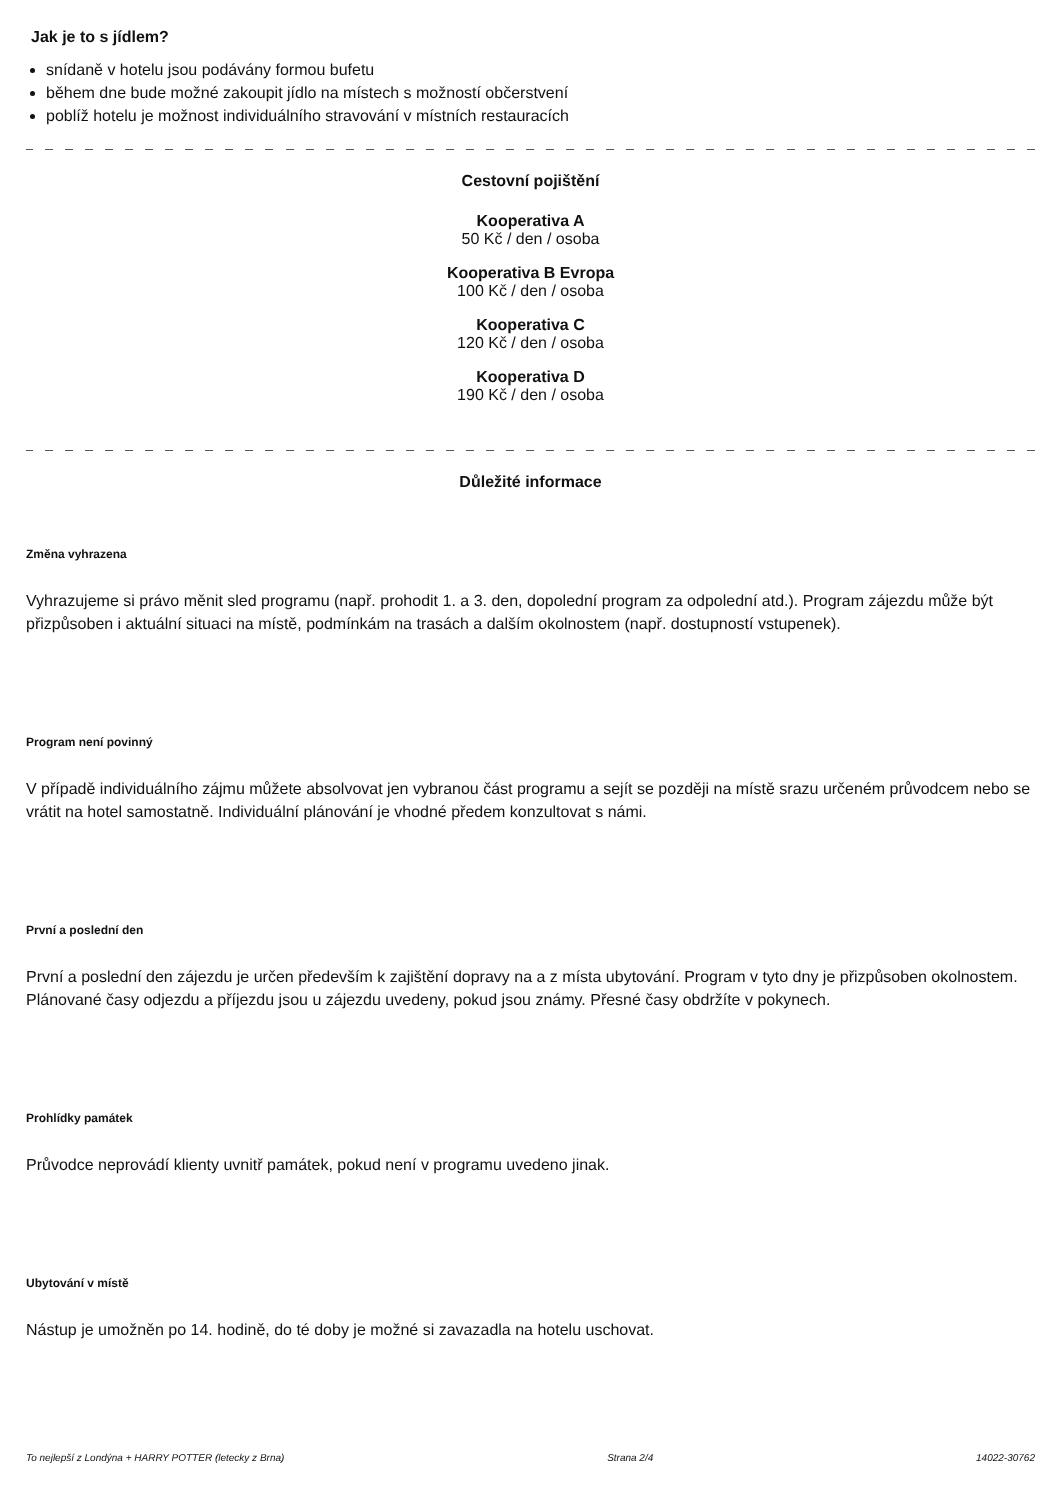Jak je to s jídlem?
snídaně v hotelu jsou podávány formou bufetu
během dne bude možné zakoupit jídlo na místech s možností občerstvení
poblíž hotelu je možnost individuálního stravování v místních restauracích
Cestovní pojištění
Kooperativa A
50 Kč / den / osoba
Kooperativa B Evropa
100 Kč / den / osoba
Kooperativa C
120 Kč / den / osoba
Kooperativa D
190 Kč / den / osoba
Důležité informace
Změna vyhrazena
Vyhrazujeme si právo měnit sled programu (např. prohodit 1. a 3. den, dopolední program za odpolední atd.). Program zájezdu může být přizpůsoben i aktuální situaci na místě, podmínkám na trasách a dalším okolnostem (např. dostupností vstupenek).
Program není povinný
V případě individuálního zájmu můžete absolvovat jen vybranou část programu a sejít se později na místě srazu určeném průvodcem nebo se vrátit na hotel samostatně. Individuální plánování je vhodné předem konzultovat s námi.
První a poslední den
První a poslední den zájezdu je určen především k zajištění dopravy na a z místa ubytování. Program v tyto dny je přizpůsoben okolnostem. Plánované časy odjezdu a příjezdu jsou u zájezdu uvedeny, pokud jsou známy. Přesné časy obdržíte v pokynech.
Prohlídky památek
Průvodce neprovádí klienty uvnitř památek, pokud není v programu uvedeno jinak.
Ubytování v místě
Nástup je umožněn po 14. hodině, do té doby je možné si zavazadla na hotelu uschovat.
To nejlepší z Londýna + HARRY POTTER (letecky z Brna) Strana 2/4 14022-30762